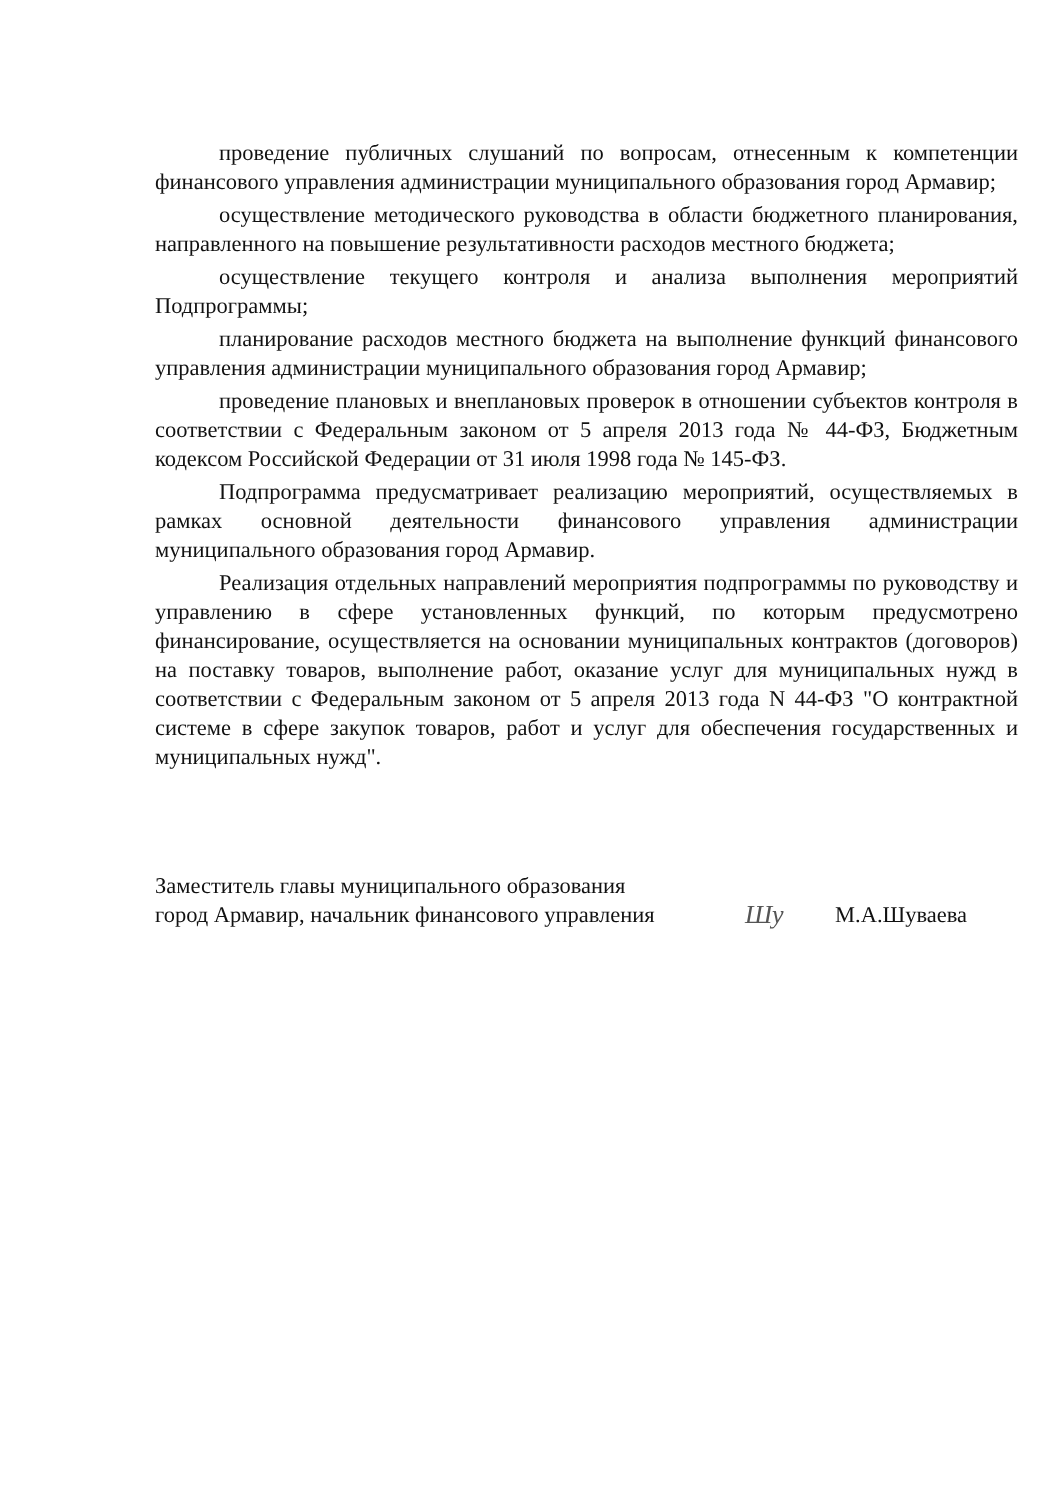проведение публичных слушаний по вопросам, отнесенным к компетенции финансового управления администрации муниципального образования город Армавир;
осуществление методического руководства в области бюджетного планирования, направленного на повышение результативности расходов местного бюджета;
осуществление текущего контроля и анализа выполнения мероприятий Подпрограммы;
планирование расходов местного бюджета на выполнение функций финансового управления администрации муниципального образования город Армавир;
проведение плановых и внеплановых проверок в отношении субъектов контроля в соответствии с Федеральным законом от 5 апреля 2013 года № 44-ФЗ, Бюджетным кодексом Российской Федерации от 31 июля 1998 года № 145-ФЗ.
Подпрограмма предусматривает реализацию мероприятий, осуществляемых в рамках основной деятельности финансового управления администрации муниципального образования город Армавир.
Реализация отдельных направлений мероприятия подпрограммы по руководству и управлению в сфере установленных функций, по которым предусмотрено финансирование, осуществляется на основании муниципальных контрактов (договоров) на поставку товаров, выполнение работ, оказание услуг для муниципальных нужд в соответствии с Федеральным законом от 5 апреля 2013 года N 44-ФЗ "О контрактной системе в сфере закупок товаров, работ и услуг для обеспечения государственных и муниципальных нужд".
Заместитель главы муниципального образования
город Армавир, начальник финансового управления
Шу
М.А.Шуваева